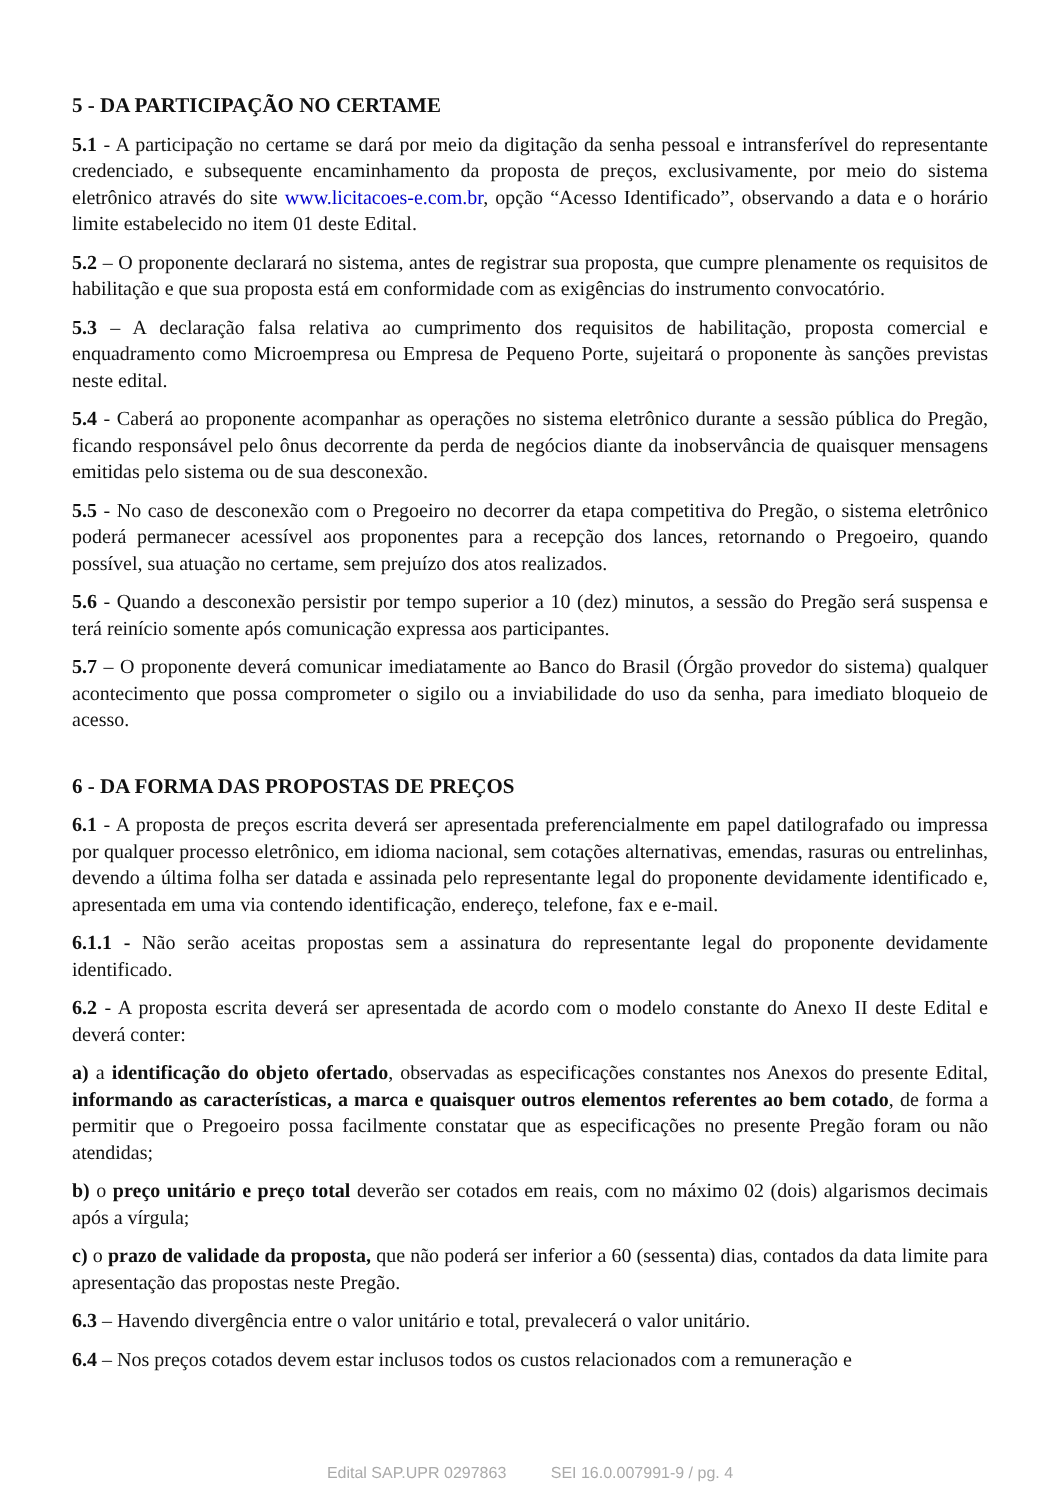5 - DA PARTICIPAÇÃO NO CERTAME
5.1 - A participação no certame se dará por meio da digitação da senha pessoal e intransferível do representante credenciado, e subsequente encaminhamento da proposta de preços, exclusivamente, por meio do sistema eletrônico através do site www.licitacoes-e.com.br, opção “Acesso Identificado”, observando a data e o horário limite estabelecido no item 01 deste Edital.
5.2 – O proponente declarará no sistema, antes de registrar sua proposta, que cumpre plenamente os requisitos de habilitação e que sua proposta está em conformidade com as exigências do instrumento convocatório.
5.3 – A declaração falsa relativa ao cumprimento dos requisitos de habilitação, proposta comercial e enquadramento como Microempresa ou Empresa de Pequeno Porte, sujeitará o proponente às sanções previstas neste edital.
5.4 - Caberá ao proponente acompanhar as operações no sistema eletrônico durante a sessão pública do Pregão, ficando responsável pelo ônus decorrente da perda de negócios diante da inobservância de quaisquer mensagens emitidas pelo sistema ou de sua desconexão.
5.5 - No caso de desconexão com o Pregoeiro no decorrer da etapa competitiva do Pregão, o sistema eletrônico poderá permanecer acessível aos proponentes para a recepção dos lances, retornando o Pregoeiro, quando possível, sua atuação no certame, sem prejuízo dos atos realizados.
5.6 - Quando a desconexão persistir por tempo superior a 10 (dez) minutos, a sessão do Pregão será suspensa e terá reinício somente após comunicação expressa aos participantes.
5.7 – O proponente deverá comunicar imediatamente ao Banco do Brasil (Órgão provedor do sistema) qualquer acontecimento que possa comprometer o sigilo ou a inviabilidade do uso da senha, para imediato bloqueio de acesso.
6 - DA FORMA DAS PROPOSTAS DE PREÇOS
6.1 - A proposta de preços escrita deverá ser apresentada preferencialmente em papel datilografado ou impressa por qualquer processo eletrônico, em idioma nacional, sem cotações alternativas, emendas, rasuras ou entrelinhas, devendo a última folha ser datada e assinada pelo representante legal do proponente devidamente identificado e, apresentada em uma via contendo identificação, endereço, telefone, fax e e-mail.
6.1.1 - Não serão aceitas propostas sem a assinatura do representante legal do proponente devidamente identificado.
6.2 - A proposta escrita deverá ser apresentada de acordo com o modelo constante do Anexo II deste Edital e deverá conter:
a) a identificação do objeto ofertado, observadas as especificações constantes nos Anexos do presente Edital, informando as características, a marca e quaisquer outros elementos referentes ao bem cotado, de forma a permitir que o Pregoeiro possa facilmente constatar que as especificações no presente Pregão foram ou não atendidas;
b) o preço unitário e preço total deverão ser cotados em reais, com no máximo 02 (dois) algarismos decimais após a vírgula;
c) o prazo de validade da proposta, que não poderá ser inferior a 60 (sessenta) dias, contados da data limite para apresentação das propostas neste Pregão.
6.3 – Havendo divergência entre o valor unitário e total, prevalecerá o valor unitário.
6.4 – Nos preços cotados devem estar inclusos todos os custos relacionados com a remuneração e
Edital SAP.UPR 0297863 SEI 16.0.007991-9 / pg. 4